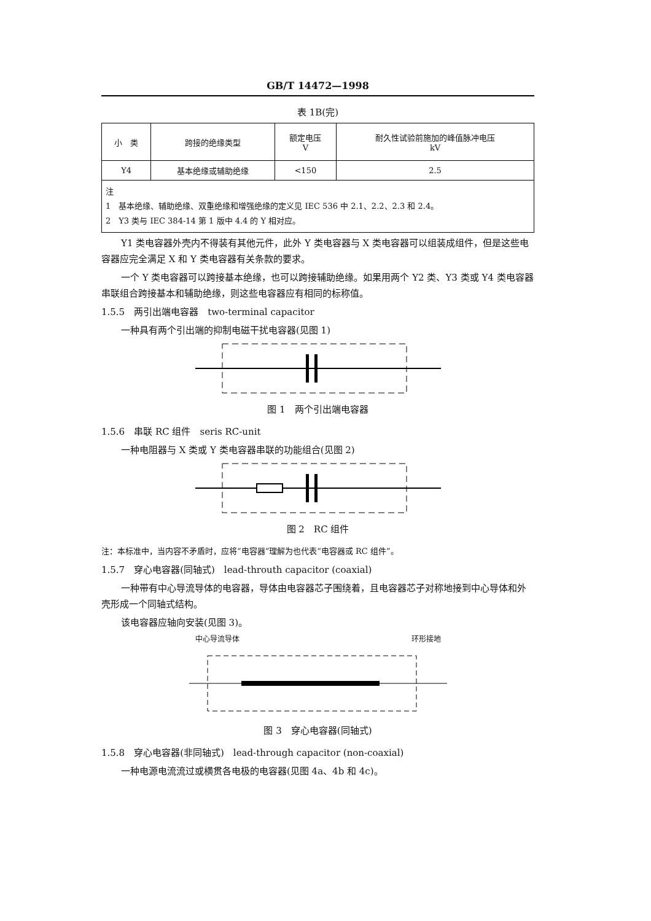GB/T 14472—1998
表 1B(完)
| 小 类 | 跨接的绝缘类型 | 额定电压 V | 耐久性试验前施加的峰值脉冲电压 kV |
| --- | --- | --- | --- |
| Y4 | 基本绝缘或辅助绝缘 | <150 | 2.5 |
| 注 1 基本绝缘、辅助绝缘、双重绝缘和增强绝缘的定义见 IEC 536 中 2.1、2.2、2.3 和 2.4。 2 Y3 类与 IEC 384-14 第 1 版中 4.4 的 Y 相对应。 | | | |
Y1 类电容器外壳内不得装有其他元件，此外 Y 类电容器与 X 类电容器可以组装成组件，但是这些电容器应完全满足 X 和 Y 类电容器有关条款的要求。
一个 Y 类电容器可以跨接基本绝缘，也可以跨接辅助绝缘。如果用两个 Y2 类、Y3 类或 Y4 类电容器串联组合跨接基本和辅助绝缘，则这些电容器应有相同的标称值。
1.5.5　两引出端电容器　two-terminal capacitor
一种具有两个引出端的抑制电磁干扰电容器(见图 1)
图 1　两个引出端电容器
1.5.6　串联 RC 组件　seris RC-unit
一种电阻器与 X 类或 Y 类电容器串联的功能组合(见图 2)
图 2　RC 组件
注：本标准中，当内容不矛盾时，应将“电容器”理解为也代表“电容器或 RC 组件”。
1.5.7　穿心电容器(同轴式)　lead-throuth capacitor (coaxial)
一种带有中心导流导体的电容器，导体由电容器芯子围绕着，且电容器芯子对称地接到中心导体和外壳形成一个同轴式结构。
该电容器应轴向安装(见图 3)。
中心导流导体 环形接地
图 3　穿心电容器(同轴式)
1.5.8　穿心电容器(非同轴式)　lead-through capacitor (non-coaxial)
一种电源电流流过或横贯各电极的电容器(见图 4a、4b 和 4c)。